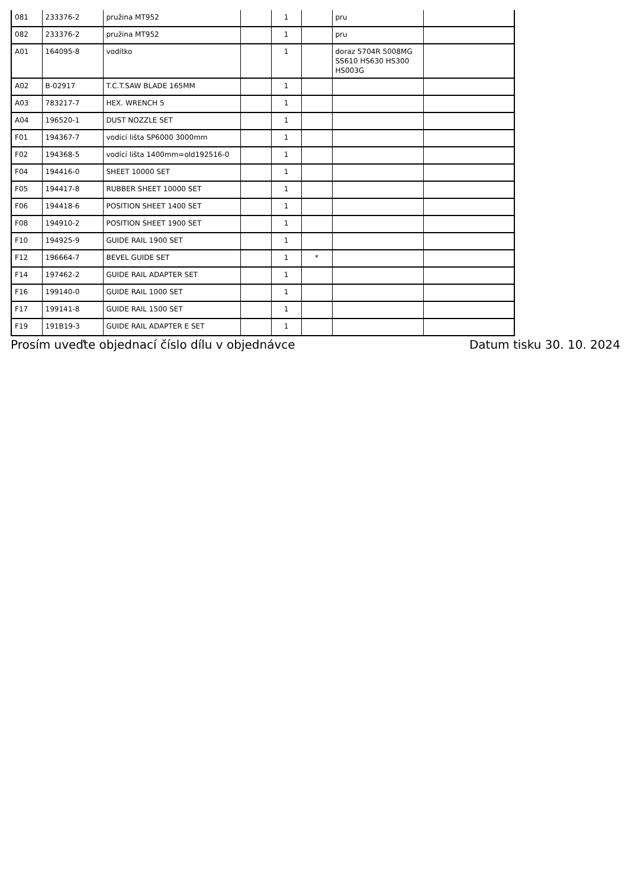| 081 | 233376-2 | pružina MT952 | | 1 | | pru | |
| 082 | 233376-2 | pružina MT952 | | 1 | | pru | |
| A01 | 164095-8 | vodítko | | 1 | | doraz 5704R 5008MG SS610 HS630 HS300 HS003G | |
| A02 | B-02917 | T.C.T.SAW BLADE 165MM | | 1 | | | |
| A03 | 783217-7 | HEX. WRENCH 5 | | 1 | | | |
| A04 | 196520-1 | DUST NOZZLE SET | | 1 | | | |
| F01 | 194367-7 | vodící lišta SP6000 3000mm | | 1 | | | |
| F02 | 194368-5 | vodící lišta 1400mm=old192516-0 | | 1 | | | |
| F04 | 194416-0 | SHEET 10000 SET | | 1 | | | |
| F05 | 194417-8 | RUBBER SHEET 10000 SET | | 1 | | | |
| F06 | 194418-6 | POSITION SHEET 1400 SET | | 1 | | | |
| F08 | 194910-2 | POSITION SHEET 1900 SET | | 1 | | | |
| F10 | 194925-9 | GUIDE RAIL 1900 SET | | 1 | | | |
| F12 | 196664-7 | BEVEL GUIDE SET | | 1 | * | | |
| F14 | 197462-2 | GUIDE RAIL ADAPTER SET | | 1 | | | |
| F16 | 199140-0 | GUIDE RAIL 1000 SET | | 1 | | | |
| F17 | 199141-8 | GUIDE RAIL 1500 SET | | 1 | | | |
| F19 | 191B19-3 | GUIDE RAIL ADAPTER E SET | | 1 | | | |
Prosím uveďte objednací číslo dílu v objednávce Datum tisku 30. 10. 2024